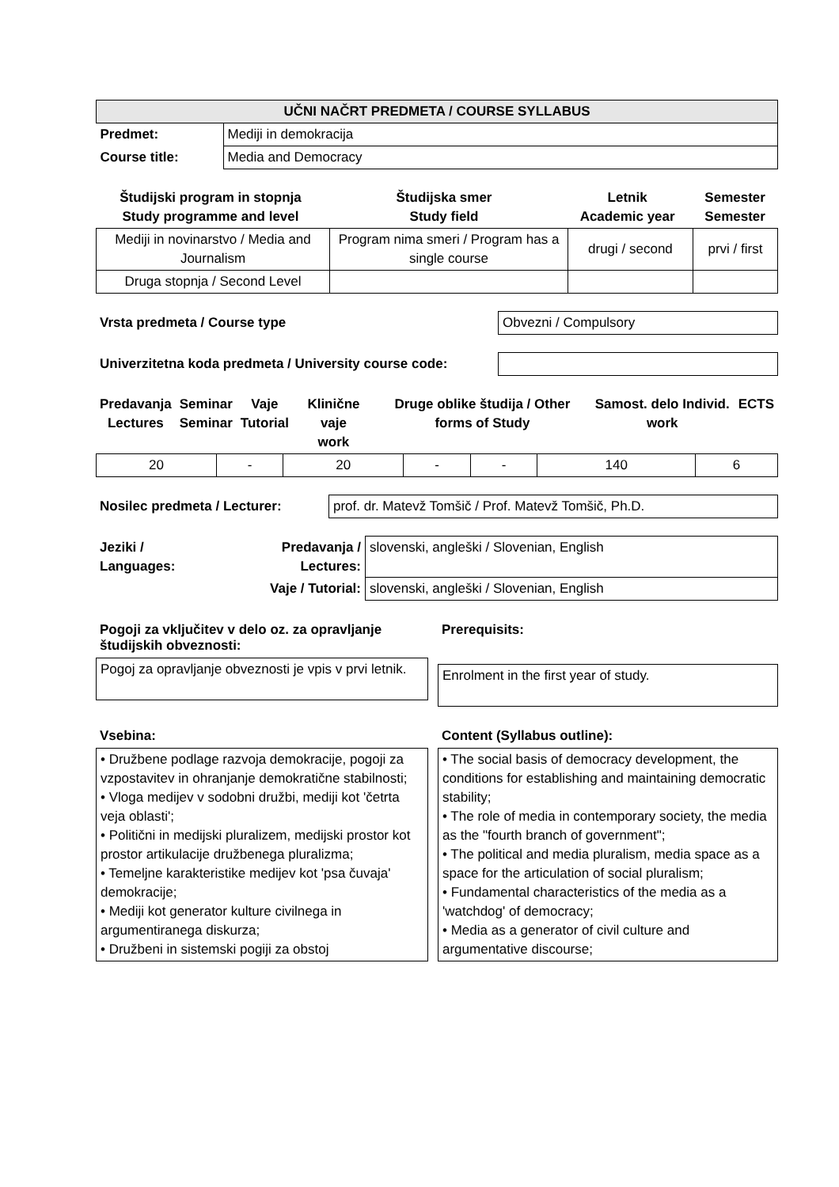| UČNI NAČRT PREDMETA / COURSE SYLLABUS | |
| Predmet: | Mediji in demokracija |
| Course title: | Media and Democracy |
| Študijski program in stopnja Study programme and level | Študijska smer Study field | Letnik Academic year | Semester Semester |
| --- | --- | --- | --- |
| Mediji in novinarstvo / Media and Journalism | Program nima smeri / Program has a single course | drugi / second | prvi / first |
| Druga stopnja / Second Level | | | |
Vrsta predmeta / Course type
Obvezni / Compulsory
Univerzitetna koda predmeta / University course code:
| Predavanja Lectures | Seminar Seminar | Vaje Tutorial | Klinične vaje work | Druge oblike študija / Other forms of Study | Samost. delo Individ. work | ECTS |
| --- | --- | --- | --- | --- | --- | --- |
| 20 | - | 20 | - | - | 140 | 6 |
Nosilec predmeta / Lecturer:
prof. dr. Matevž Tomšič / Prof. Matevž Tomšič, Ph.D.
| Jeziki / Languages: | Predavanja / Lectures: | slovenski, angleški / Slovenian, English |
| | Vaje / Tutorial: | slovenski, angleški / Slovenian, English |
Pogoji za vključitev v delo oz. za opravljanje študijskih obveznosti:
Pogoj za opravljanje obveznosti je vpis v prvi letnik.
Prerequisits:
Enrolment in the first year of study.
Vsebina:
• Družbene podlage razvoja demokracije, pogoji za vzpostavitev in ohranjanje demokratične stabilnosti;
• Vloga medijev v sodobni družbi, mediji kot 'četrta veja oblasti';
• Politični in medijski pluralizem, medijski prostor kot prostor artikulacije družbenega pluralizma;
• Temeljne karakteristike medijev kot 'psa čuvaja' demokracije;
• Mediji kot generator kulture civilnega in argumentiranega diskurza;
• Družbeni in sistemski pogiji za obstoj
Content (Syllabus outline):
• The social basis of democracy development, the conditions for establishing and maintaining democratic stability;
• The role of media in contemporary society, the media as the "fourth branch of government";
• The political and media pluralism, media space as a space for the articulation of social pluralism;
• Fundamental characteristics of the media as a 'watchdog' of democracy;
• Media as a generator of civil culture and argumentative discourse;